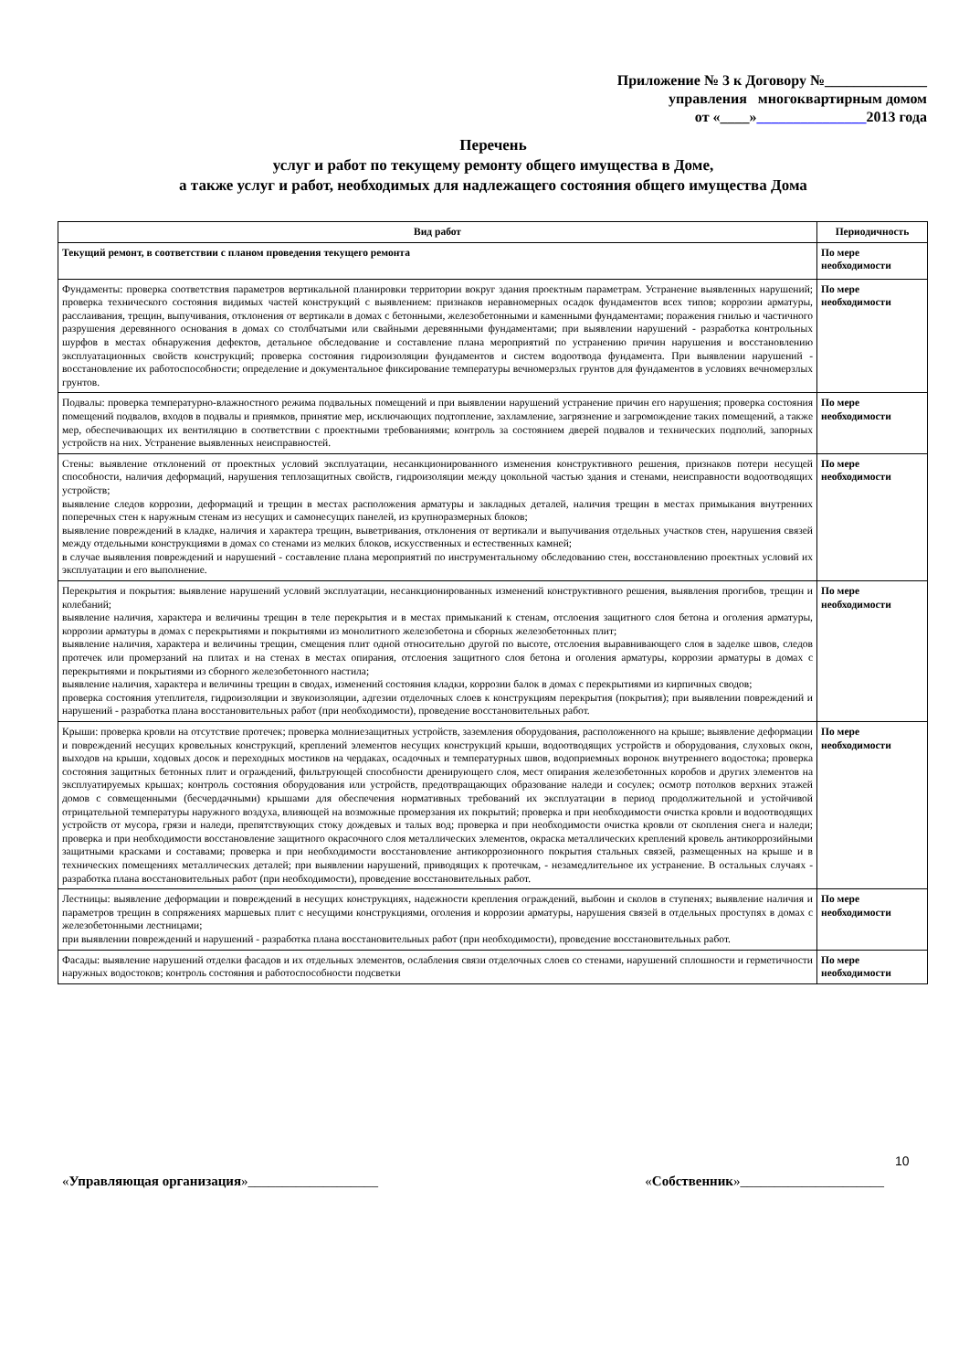Приложение № 3 к Договору №______________
управления многоквартирным домом
от «____»_______________2013 года
Перечень
услуг и работ по текущему ремонту общего имущества в Доме,
а также услуг и работ, необходимых для надлежащего состояния общего имущества Дома
| Вид работ | Периодичность |
| --- | --- |
| Текущий ремонт, в соответствии с планом проведения текущего ремонта | По мере необходимости |
| Фундаменты: проверка соответствия параметров вертикальной планировки территории вокруг здания проектным параметрам. Устранение выявленных нарушений; проверка технического состояния видимых частей конструкций с выявлением: признаков неравномерных осадок фундаментов всех типов; коррозии арматуры, расслаивания, трещин, выпучивания, отклонения от вертикали в домах с бетонными, железобетонными и каменными фундаментами; поражения гнилью и частичного разрушения деревянного основания в домах со столбчатыми или свайными деревянными фундаментами; при выявлении нарушений - разработка контрольных шурфов в местах обнаружения дефектов, детальное обследование и составление плана мероприятий по устранению причин нарушения и восстановлению эксплуатационных свойств конструкций; проверка состояния гидроизоляции фундаментов и систем водоотвода фундамента. При выявлении нарушений - восстановление их работоспособности; определение и документальное фиксирование температуры вечномерзлых грунтов для фундаментов в условиях вечномерзлых грунтов. | По мере необходимости |
| Подвалы: проверка температурно-влажностного режима подвальных помещений и при выявлении нарушений устранение причин его нарушения; проверка состояния помещений подвалов, входов в подвалы и приямков, принятие мер, исключающих подтопление, захламление, загрязнение и загромождение таких помещений, а также мер, обеспечивающих их вентиляцию в соответствии с проектными требованиями; контроль за состоянием дверей подвалов и технических подполий, запорных устройств на них. Устранение выявленных неисправностей. | По мере необходимости |
| Стены: выявление отклонений от проектных условий эксплуатации, несанкционированного изменения конструктивного решения, признаков потери несущей способности, наличия деформаций, нарушения теплозащитных свойств, гидроизоляции между цокольной частью здания и стенами, неисправности водоотводящих устройств; выявление следов коррозии, деформаций и трещин в местах расположения арматуры и закладных деталей, наличия трещин в местах примыкания внутренних поперечных стен к наружным стенам из несущих и самонесущих панелей, из крупноразмерных блоков; выявление повреждений в кладке, наличия и характера трещин, выветривания, отклонения от вертикали и выпучивания отдельных участков стен, нарушения связей между отдельными конструкциями в домах со стенами из мелких блоков, искусственных и естественных камней; в случае выявления повреждений и нарушений - составление плана мероприятий по инструментальному обследованию стен, восстановлению проектных условий их эксплуатации и его выполнение. | По мере необходимости |
| Перекрытия и покрытия: выявление нарушений условий эксплуатации, несанкционированных изменений конструктивного решения, выявления прогибов, трещин и колебаний; выявление наличия, характера и величины трещин в теле перекрытия и в местах примыканий к стенам, отслоения защитного слоя бетона и оголения арматуры, коррозии арматуры в домах с перекрытиями и покрытиями из монолитного железобетона и сборных железобетонных плит; выявление наличия, характера и величины трещин, смещения плит одной относительно другой по высоте, отслоения выравнивающего слоя в заделке швов, следов протечек или промерзаний на плитах и на стенах в местах опирания, отслоения защитного слоя бетона и оголения арматуры, коррозии арматуры в домах с перекрытиями и покрытиями из сборного железобетонного настила; выявление наличия, характера и величины трещин в сводах, изменений состояния кладки, коррозии балок в домах с перекрытиями из кирпичных сводов; проверка состояния утеплителя, гидроизоляции и звукоизоляции, адгезии отделочных слоев к конструкциям перекрытия (покрытия); при выявлении повреждений и нарушений - разработка плана восстановительных работ (при необходимости), проведение восстановительных работ. | По мере необходимости |
| Крыши: проверка кровли на отсутствие протечек; проверка молниезащитных устройств, заземления оборудования, расположенного на крыше; выявление деформации и повреждений несущих кровельных конструкций, креплений элементов несущих конструкций крыши, водоотводящих устройств и оборудования, слуховых окон, выходов на крыши, ходовых досок и переходных мостиков на чердаках, осадочных и температурных швов, водоприемных воронок внутреннего водостока; проверка состояния защитных бетонных плит и ограждений, фильтрующей способности дренирующего слоя, мест опирания железобетонных коробов и других элементов на эксплуатируемых крышах; контроль состояния оборудования или устройств, предотвращающих образование наледи и сосулек; осмотр потолков верхних этажей домов с совмещенными (бесчердачными) крышами для обеспечения нормативных требований их эксплуатации в период продолжительной и устойчивой отрицательной температуры наружного воздуха, влияющей на возможные промерзания их покрытий; проверка и при необходимости очистка кровли и водоотводящих устройств от мусора, грязи и наледи, препятствующих стоку дождевых и талых вод; проверка и при необходимости очистка кровли от скопления снега и наледи; проверка и при необходимости восстановление защитного окрасочного слоя металлических элементов, окраска металлических креплений кровель антикоррозийными защитными красками и составами; проверка и при необходимости восстановление антикоррозионного покрытия стальных связей, размещенных на крыше и в технических помещениях металлических деталей; при выявлении нарушений, приводящих к протечкам, - незамедлительное их устранение. В остальных случаях - разработка плана восстановительных работ (при необходимости), проведение восстановительных работ. | По мере необходимости |
| Лестницы: выявление деформации и повреждений в несущих конструкциях, надежности крепления ограждений, выбоин и сколов в ступенях; выявление наличия и параметров трещин в сопряжениях маршевых плит с несущими конструкциями, оголения и коррозии арматуры, нарушения связей в отдельных проступях в домах с железобетонными лестницами; при выявлении повреждений и нарушений - разработка плана восстановительных работ (при необходимости), проведение восстановительных работ. | По мере необходимости |
| Фасады: выявление нарушений отделки фасадов и их отдельных элементов, ослабления связи отделочных слоев со стенами, нарушений сплошности и герметичности наружных водостоков; контроль состояния и работоспособности подсветки | По мере необходимости |
10
«Управляющая организация»___________________ «Собственник»_____________________